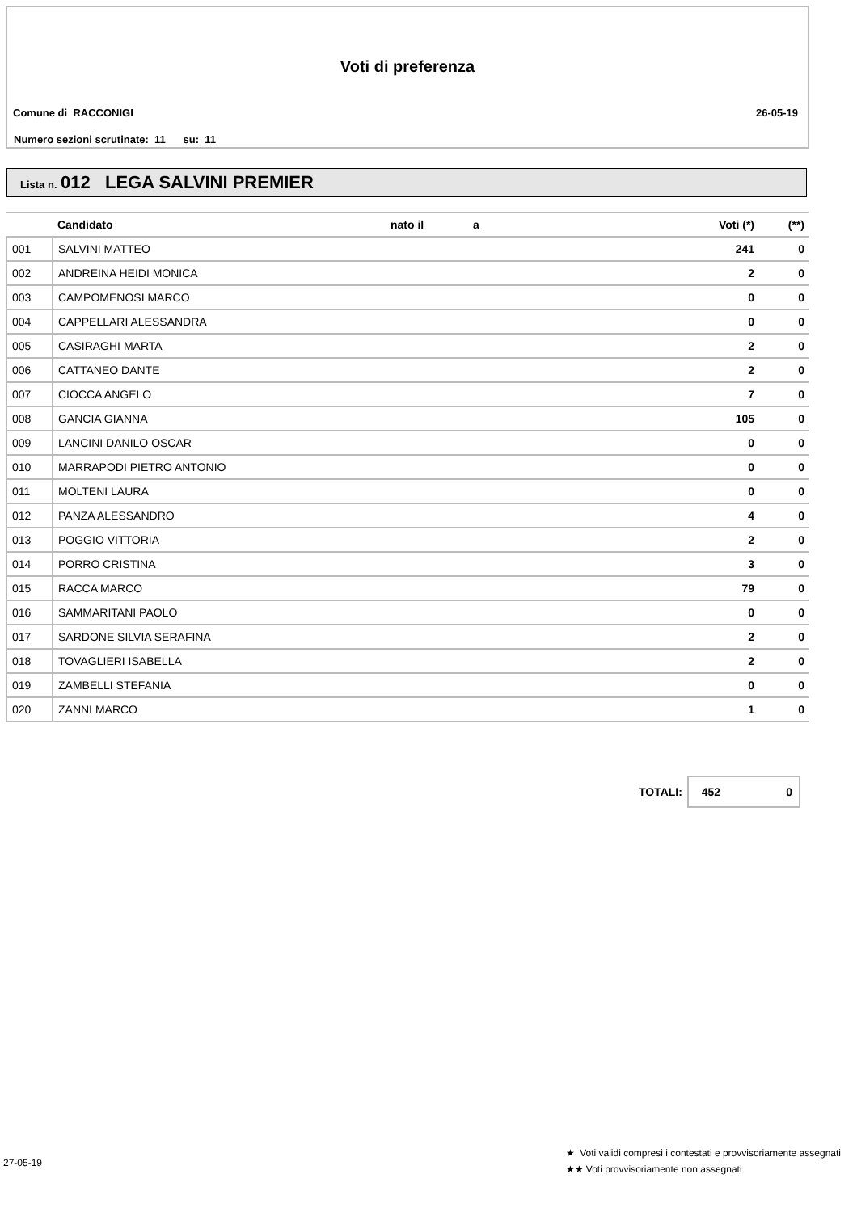Voti di preferenza
Comune di RACCONIGI 26-05-19
Numero sezioni scrutinate: 11 su: 11
Lista n. 012 LEGA SALVINI PREMIER
| | Candidato | nato il | a | Voti (*) | (**) |
| --- | --- | --- | --- | --- | --- |
| 001 | SALVINI MATTEO | | | 241 | 0 |
| 002 | ANDREINA HEIDI MONICA | | | 2 | 0 |
| 003 | CAMPOMENOSI MARCO | | | 0 | 0 |
| 004 | CAPPELLARI ALESSANDRA | | | 0 | 0 |
| 005 | CASIRAGHI MARTA | | | 2 | 0 |
| 006 | CATTANEO DANTE | | | 2 | 0 |
| 007 | CIOCCA ANGELO | | | 7 | 0 |
| 008 | GANCIA GIANNA | | | 105 | 0 |
| 009 | LANCINI DANILO OSCAR | | | 0 | 0 |
| 010 | MARRAPODI PIETRO ANTONIO | | | 0 | 0 |
| 011 | MOLTENI LAURA | | | 0 | 0 |
| 012 | PANZA ALESSANDRO | | | 4 | 0 |
| 013 | POGGIO VITTORIA | | | 2 | 0 |
| 014 | PORRO CRISTINA | | | 3 | 0 |
| 015 | RACCA MARCO | | | 79 | 0 |
| 016 | SAMMARITANI PAOLO | | | 0 | 0 |
| 017 | SARDONE SILVIA SERAFINA | | | 2 | 0 |
| 018 | TOVAGLIERI ISABELLA | | | 2 | 0 |
| 019 | ZAMBELLI STEFANIA | | | 0 | 0 |
| 020 | ZANNI MARCO | | | 1 | 0 |
TOTALI:
452 0
27-05-19
★ Voti validi compresi i contestati e provvisoriamente assegnati
★★ Voti provvisoriamente non assegnati